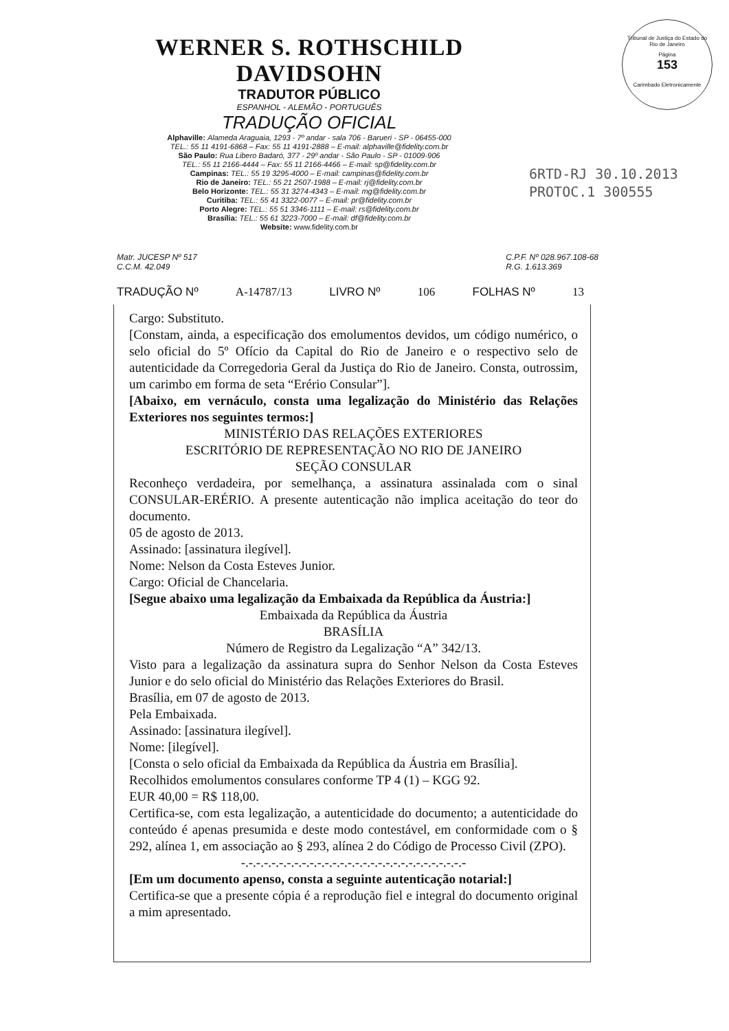Tribunal de Justiça do Estado do Rio de Janeiro
Página
153
Carimbado Eletronicamente
WERNER S. ROTHSCHILD DAVIDSOHN
TRADUTOR PÚBLICO
ESPANHOL - ALEMÃO - PORTUGUÊS
TRADUÇÃO OFICIAL
Alphaville: Alameda Araguaia, 1293 - 7º andar - sala 706 - Barueri - SP - 06455-000
TEL.: 55 11 4191-6868 – Fax: 55 11 4191-2888 – E-mail: alphaville@fidelity.com.br
São Paulo: Rua Libero Badaró, 377 - 29º andar - São Paulo - SP - 01009-906
TEL.: 55 11 2166-4444 – Fax: 55 11 2166-4466 – E-mail: sp@fidelity.com.br
Campinas: TEL.: 55 19 3295-4000 – E-mail: campinas@fidelity.com.br
Rio de Janeiro: TEL.: 55 21 2507-1988 – E-mail: rj@fidelity.com.br
Belo Horizonte: TEL.: 55 31 3274-4343 – E-mail: mg@fidelity.com.br
Curitiba: TEL.: 55 41 3322-0077 – E-mail: pr@fidelity.com.br
Porto Alegre: TEL.: 55 51 3346-1111 – E-mail: rs@fidelity.com.br
Brasília: TEL.: 55 61 3223-7000 – E-mail: df@fidelity.com.br
Website: www.fidelity.com.br
6RTD-RJ 30.10.2013
PROTOC.1 300555
Matr. JUCESP Nº 517
C.C.M. 42.049
C.P.F. Nº 028.967.108-68
R.G. 1.613.369
TRADUÇÃO Nº A-14787/13 LIVRO Nº 106 FOLHAS Nº 13
Cargo: Substituto.
[Constam, ainda, a especificação dos emolumentos devidos, um código numérico, o selo oficial do 5º Ofício da Capital do Rio de Janeiro e o respectivo selo de autenticidade da Corregedoria Geral da Justiça do Rio de Janeiro. Consta, outrossim, um carimbo em forma de seta “Erério Consular”].
[Abaixo, em vernáculo, consta uma legalização do Ministério das Relações Exteriores nos seguintes termos:]
MINISTÉRIO DAS RELAÇÕES EXTERIORES
ESCRITÓRIO DE REPRESENTAÇÃO NO RIO DE JANEIRO
SEÇÃO CONSULAR
Reconheço verdadeira, por semelhança, a assinatura assinalada com o sinal CONSULAR-ERÉRIO. A presente autenticação não implica aceitação do teor do documento.
05 de agosto de 2013.
Assinado: [assinatura ilegível].
Nome: Nelson da Costa Esteves Junior.
Cargo: Oficial de Chancelaria.
[Segue abaixo uma legalização da Embaixada da República da Áustria:]
Embaixada da República da Áustria
BRASÍLIA
Número de Registro da Legalização “A” 342/13.
Visto para a legalização da assinatura supra do Senhor Nelson da Costa Esteves Junior e do selo oficial do Ministério das Relações Exteriores do Brasil.
Brasília, em 07 de agosto de 2013.
Pela Embaixada.
Assinado: [assinatura ilegível].
Nome: [ilegível].
[Consta o selo oficial da Embaixada da República da Áustria em Brasília].
Recolhidos emolumentos consulares conforme TP 4 (1) – KGG 92.
EUR 40,00 = R$ 118,00.
Certifica-se, com esta legalização, a autenticidade do documento; a autenticidade do conteúdo é apenas presumida e deste modo contestável, em conformidade com o § 292, alínea 1, em associação ao § 293, alínea 2 do Código de Processo Civil (ZPO).
-.-.-.-.-.-.-.-.-.-.-.-.-.-.-.-.-.-.-.-.-.-.-.-.-.-.-.-.-.-
[Em um documento apenso, consta a seguinte autenticação notarial:]
Certifica-se que a presente cópia é a reprodução fiel e integral do documento original a mim apresentado.